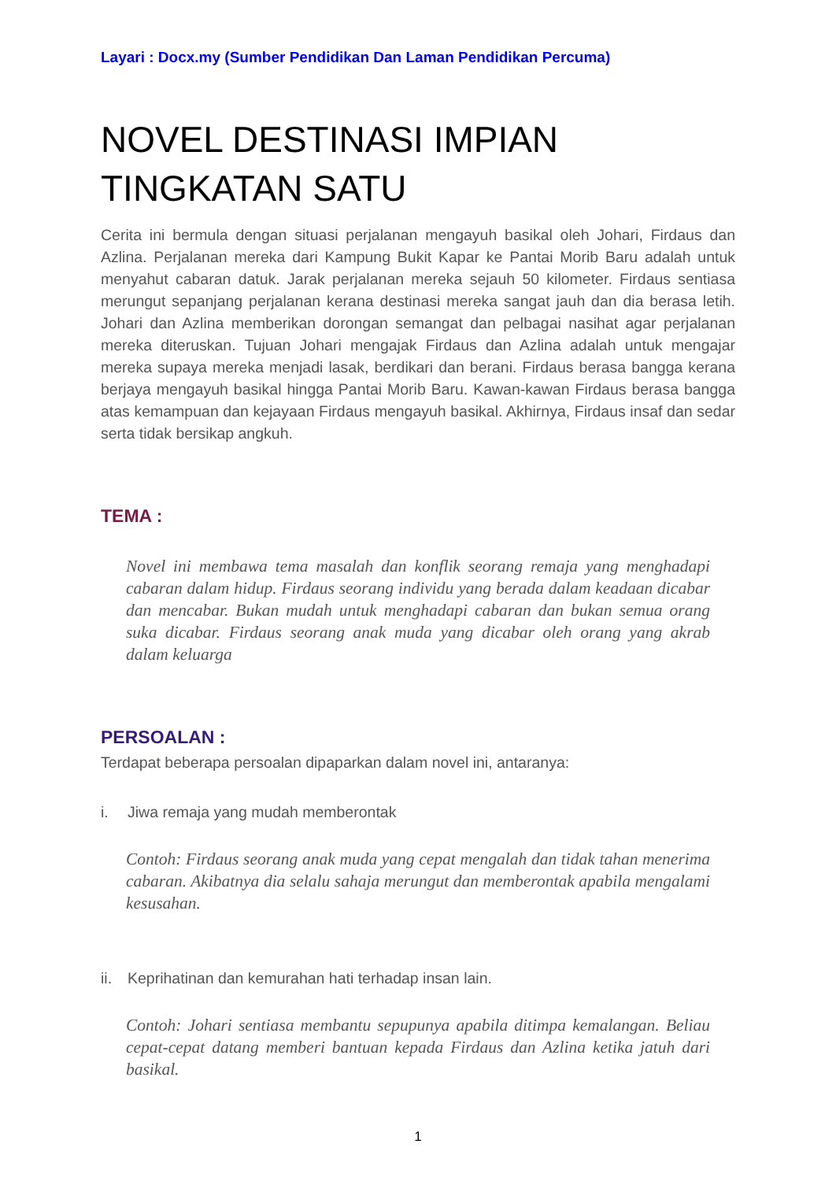Layari : Docx.my (Sumber Pendidikan Dan Laman Pendidikan Percuma)
NOVEL DESTINASI IMPIAN TINGKATAN SATU
Cerita ini bermula dengan situasi perjalanan mengayuh basikal oleh Johari, Firdaus dan Azlina. Perjalanan mereka dari Kampung Bukit Kapar ke Pantai Morib Baru adalah untuk menyahut cabaran datuk. Jarak perjalanan mereka sejauh 50 kilometer. Firdaus sentiasa merungut sepanjang perjalanan kerana destinasi mereka sangat jauh dan dia berasa letih. Johari dan Azlina memberikan dorongan semangat dan pelbagai nasihat agar perjalanan mereka diteruskan. Tujuan Johari mengajak Firdaus dan Azlina adalah untuk mengajar mereka supaya mereka menjadi lasak, berdikari dan berani. Firdaus berasa bangga kerana berjaya mengayuh basikal hingga Pantai Morib Baru. Kawan-kawan Firdaus berasa bangga atas kemampuan dan kejayaan Firdaus mengayuh basikal. Akhirnya, Firdaus insaf dan sedar serta tidak bersikap angkuh.
TEMA :
Novel ini membawa tema masalah dan konflik seorang remaja yang menghadapi cabaran dalam hidup. Firdaus seorang individu yang berada dalam keadaan dicabar dan mencabar. Bukan mudah untuk menghadapi cabaran dan bukan semua orang suka dicabar. Firdaus seorang anak muda yang dicabar oleh orang yang akrab dalam keluarga
PERSOALAN :
Terdapat beberapa persoalan dipaparkan dalam novel ini, antaranya:
i. Jiwa remaja yang mudah memberontak
Contoh: Firdaus seorang anak muda yang cepat mengalah dan tidak tahan menerima cabaran. Akibatnya dia selalu sahaja merungut dan memberontak apabila mengalami kesusahan.
ii. Keprihatinan dan kemurahan hati terhadap insan lain.
Contoh: Johari sentiasa membantu sepupunya apabila ditimpa kemalangan. Beliau cepat-cepat datang memberi bantuan kepada Firdaus dan Azlina ketika jatuh dari basikal.
1